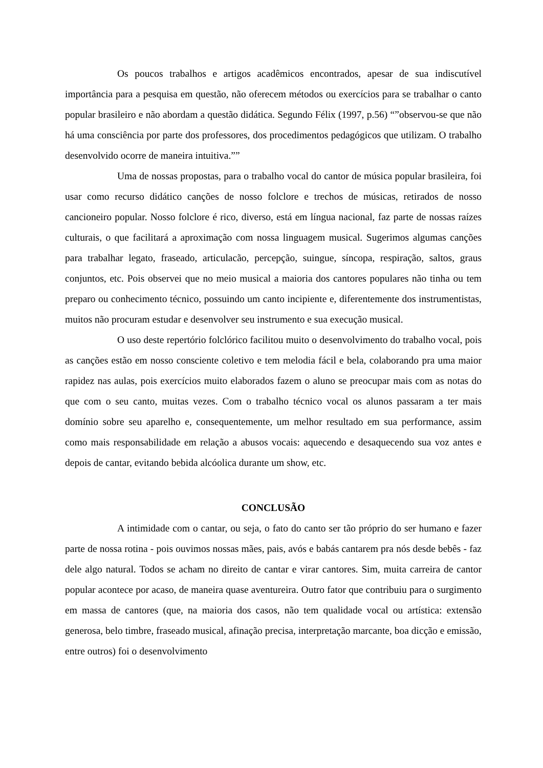Os poucos trabalhos e artigos acadêmicos encontrados, apesar de sua indiscutível importância para a pesquisa em questão, não oferecem métodos ou exercícios para se trabalhar o canto popular brasileiro e não abordam a questão didática. Segundo Félix (1997, p.56) “”observou-se que não há uma consciência por parte dos professores, dos procedimentos pedagógicos que utilizam. O trabalho desenvolvido ocorre de maneira intuitiva.””
Uma de nossas propostas, para o trabalho vocal do cantor de música popular brasileira, foi usar como recurso didático canções de nosso folclore e trechos de músicas, retirados de nosso cancioneiro popular. Nosso folclore é rico, diverso, está em língua nacional, faz parte de nossas raízes culturais, o que facilitará a aproximação com nossa linguagem musical. Sugerimos algumas canções para trabalhar legato, fraseado, articulacão, percepção, suingue, síncopa, respiração, saltos, graus conjuntos, etc. Pois observei que no meio musical a maioria dos cantores populares não tinha ou tem preparo ou conhecimento técnico, possuindo um canto incipiente e, diferentemente dos instrumentistas, muitos não procuram estudar e desenvolver seu instrumento e sua execução musical.
O uso deste repertório folclórico facilitou muito o desenvolvimento do trabalho vocal, pois as canções estão em nosso consciente coletivo e tem melodia fácil e bela, colaborando pra uma maior rapidez nas aulas, pois exercícios muito elaborados fazem o aluno se preocupar mais com as notas do que com o seu canto, muitas vezes. Com o trabalho técnico vocal os alunos passaram a ter mais domínio sobre seu aparelho e, consequentemente, um melhor resultado em sua performance, assim como mais responsabilidade em relação a abusos vocais: aquecendo e desaquecendo sua voz antes e depois de cantar, evitando bebida alcóolica durante um show, etc.
CONCLUSÃO
A intimidade com o cantar, ou seja, o fato do canto ser tão próprio do ser humano e fazer parte de nossa rotina - pois ouvimos nossas mães, pais, avós e babás cantarem pra nós desde bebês - faz dele algo natural. Todos se acham no direito de cantar e virar cantores. Sim, muita carreira de cantor popular acontece por acaso, de maneira quase aventureira. Outro fator que contribuiu para o surgimento em massa de cantores (que, na maioria dos casos, não tem qualidade vocal ou artística: extensão generosa, belo timbre, fraseado musical, afinação precisa, interpretação marcante, boa dicção e emissão, entre outros) foi o desenvolvimento